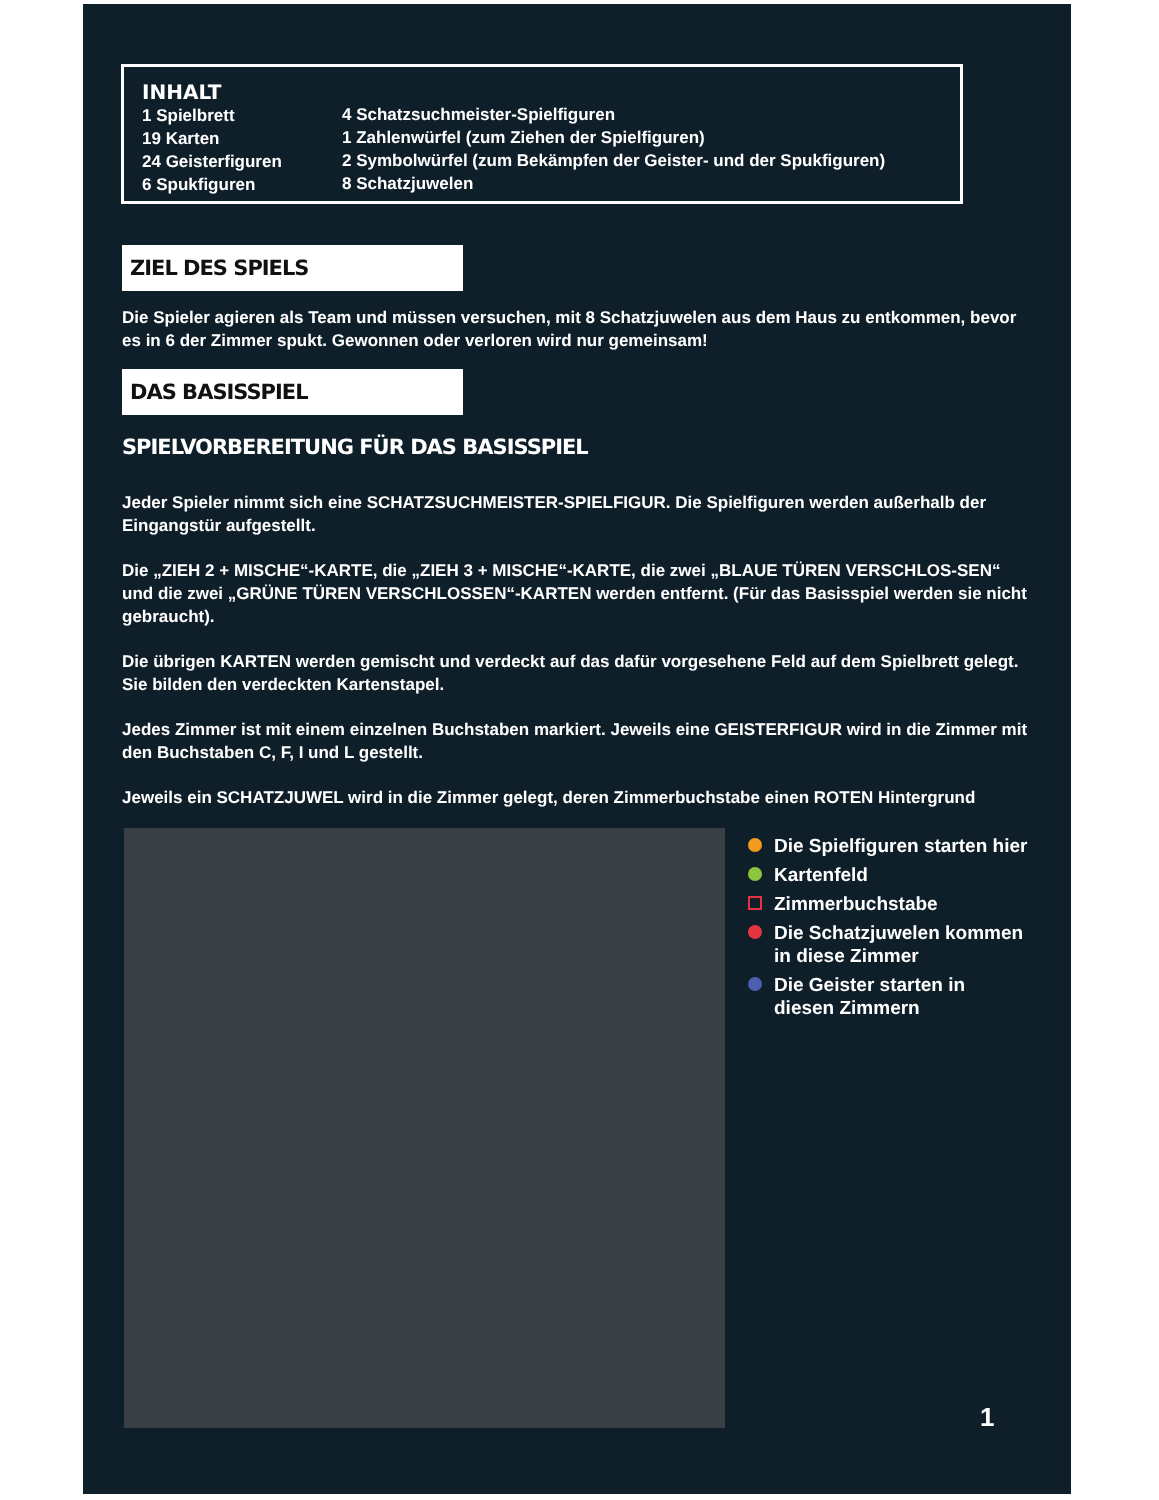INHALT
1 Spielbrett
19 Karten
24 Geisterfiguren
6 Spukfiguren
4 Schatzsuchmeister-Spielfiguren
1 Zahlenwürfel (zum Ziehen der Spielfiguren)
2 Symbolwürfel (zum Bekämpfen der Geister- und der Spukfiguren)
8 Schatzjuwelen
ZIEL DES SPIELS
Die Spieler agieren als Team und müssen versuchen, mit 8 Schatzjuwelen aus dem Haus zu entkommen, bevor es in 6 der Zimmer spukt. Gewonnen oder verloren wird nur gemeinsam!
DAS BASISSPIEL
SPIELVORBEREITUNG FÜR DAS BASISSPIEL
Jeder Spieler nimmt sich eine SCHATZSUCHMEISTER-SPIELFIGUR. Die Spielfiguren werden außerhalb der Eingangstür aufgestellt.
Die „ZIEH 2 + MISCHE“-KARTE, die „ZIEH 3 + MISCHE“-KARTE, die zwei „BLAUE TÜREN VERSCHLOS-SEN“ und die zwei „GRÜNE TÜREN VERSCHLOSSEN“-KARTEN werden entfernt. (Für das Basisspiel werden sie nicht gebraucht).
Die übrigen KARTEN werden gemischt und verdeckt auf das dafür vorgesehene Feld auf dem Spielbrett gelegt. Sie bilden den verdeckten Kartenstapel.
Jedes Zimmer ist mit einem einzelnen Buchstaben markiert. Jeweils eine GEISTERFIGUR wird in die Zimmer mit den Buchstaben C, F, I und L gestellt.
Jeweils ein SCHATZJUWEL wird in die Zimmer gelegt, deren Zimmerbuchstabe einen ROTEN Hintergrund
Die Spielfiguren starten hier
Kartenfeld
Zimmerbuchstabe
Die Schatzjuwelen kommen
in diese Zimmer
Die Geister starten in
diesen Zimmern
1